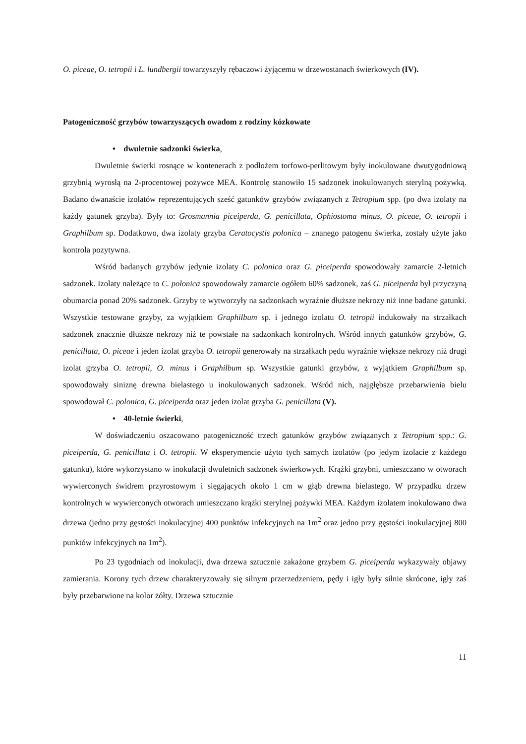O. piceae, O. tetropii i L. lundbergii towarzyszyły rębaczowi żyjącemu w drzewostanach świerkowych (IV).
Patogeniczność grzybów towarzyszących owadom z rodziny kózkowate
• dwuletnie sadzonki świerka,
Dwuletnie świerki rosnące w kontenerach z podłożem torfowo-perlitowym były inokulowane dwutygodniową grzybnią wyrosłą na 2-procentowej pożywce MEA. Kontrolę stanowiło 15 sadzonek inokulowanych sterylną pożywką. Badano dwanaście izolatów reprezentujących sześć gatunków grzybów związanych z Tetropium spp. (po dwa izolaty na każdy gatunek grzyba). Były to: Grosmannia piceiperda, G. penicillata, Ophiostoma minus, O. piceae, O. tetropii i Graphilbum sp. Dodatkowo, dwa izolaty grzyba Ceratocystis polonica – znanego patogenu świerka, zostały użyte jako kontrola pozytywna.
Wśród badanych grzybów jedynie izolaty C. polonica oraz G. piceiperda spowodowały zamarcie 2-letnich sadzonek. Izolaty należące to C. polonica spowodowały zamarcie ogółem 60% sadzonek, zaś G. piceiperda był przyczyną obumarcia ponad 20% sadzonek. Grzyby te wytworzyły na sadzonkach wyraźnie dłuższe nekrozy niż inne badane gatunki. Wszystkie testowane grzyby, za wyjątkiem Graphilbum sp. i jednego izolatu O. tetropii indukowały na strzałkach sadzonek znacznie dłuższe nekrozy niż te powstałe na sadzonkach kontrolnych. Wśród innych gatunków grzybów, G. penicillata, O. piceae i jeden izolat grzyba O. tetropii generowały na strzałkach pędu wyraźnie większe nekrozy niż drugi izolat grzyba O. tetropii, O. minus i Graphilbum sp. Wszystkie gatunki grzybów, z wyjątkiem Graphilbum sp. spowodowały siniznę drewna bielastego u inokulowanych sadzonek. Wśród nich, najgłębsze przebarwienia bielu spowodował C. polonica, G. piceiperda oraz jeden izolat grzyba G. penicillata (V).
• 40-letnie świerki,
W doświadczeniu oszacowano patogeniczność trzech gatunków grzybów związanych z Tetropium spp.: G. piceiperda, G. penicillata i O. tetropii. W eksperymencie użyto tych samych izolatów (po jedym izolacie z każdego gatunku), które wykorzystano w inokulacji dwuletnich sadzonek świerkowych. Krążki grzybni, umieszczano w otworach wywierconych świdrem przyrostowym i sięgających około 1 cm w głąb drewna bielastego. W przypadku drzew kontrolnych w wywierconych otworach umieszczano krążki sterylnej pożywki MEA. Każdym izolatem inokulowano dwa drzewa (jedno przy gęstości inokulacyjnej 400 punktów infekcyjnych na 1m<sup>2</sup> oraz jedno przy gęstości inokulacyjnej 800 punktów infekcyjnych na 1m<sup>2</sup>).
Po 23 tygodniach od inokulacji, dwa drzewa sztucznie zakażone grzybem G. piceiperda wykazywały objawy zamierania. Korony tych drzew charakteryzowały się silnym przerzedzeniem, pędy i igły były silnie skrócone, igły zaś były przebarwione na kolor żółty. Drzewa sztucznie
11